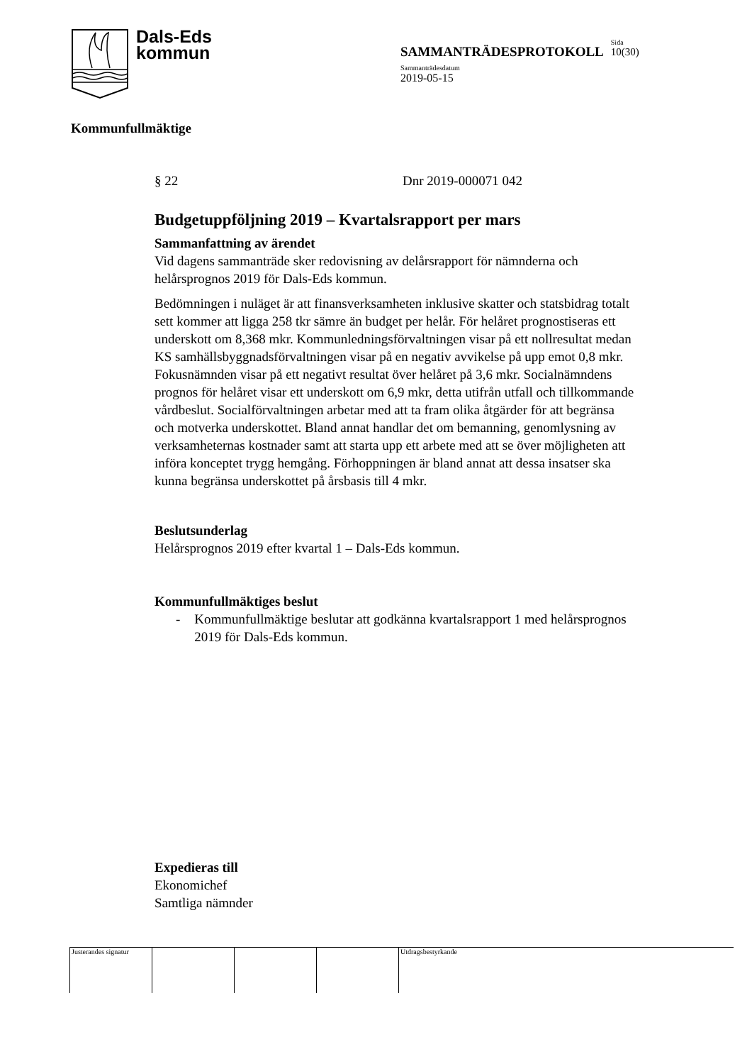Dals-Eds
kommun
SAMMANTRÄDESPROTOKOLL
Sida
10(30)
Sammanträdesdatum
2019-05-15
Kommunfullmäktige
§ 22 Dnr 2019-000071 042
Budgetuppföljning 2019 – Kvartalsrapport per mars
Sammanfattning av ärendet
Vid dagens sammanträde sker redovisning av delårsrapport för nämnderna och helårsprognos 2019 för Dals-Eds kommun.
Bedömningen i nuläget är att finansverksamheten inklusive skatter och statsbidrag totalt sett kommer att ligga 258 tkr sämre än budget per helår. För helåret prognostiseras ett underskott om 8,368 mkr. Kommunledningsförvaltningen visar på ett nollresultat medan KS samhällsbyggnadsförvaltningen visar på en negativ avvikelse på upp emot 0,8 mkr. Fokusnämnden visar på ett negativt resultat över helåret på 3,6 mkr. Socialnämndens prognos för helåret visar ett underskott om 6,9 mkr, detta utifrån utfall och tillkommande vårdbeslut. Socialförvaltningen arbetar med att ta fram olika åtgärder för att begränsa och motverka underskottet. Bland annat handlar det om bemanning, genomlysning av verksamheternas kostnader samt att starta upp ett arbete med att se över möjligheten att införa konceptet trygg hemgång. Förhoppningen är bland annat att dessa insatser ska kunna begränsa underskottet på årsbasis till 4 mkr.
Beslutsunderlag
Helårsprognos 2019 efter kvartal 1 – Dals-Eds kommun.
Kommunfullmäktiges beslut
- Kommunfullmäktige beslutar att godkänna kvartalsrapport 1 med helårsprognos 2019 för Dals-Eds kommun.
Expedieras till
Ekonomichef
Samtliga nämnder
Justerandes signatur
Utdragsbestyrkande